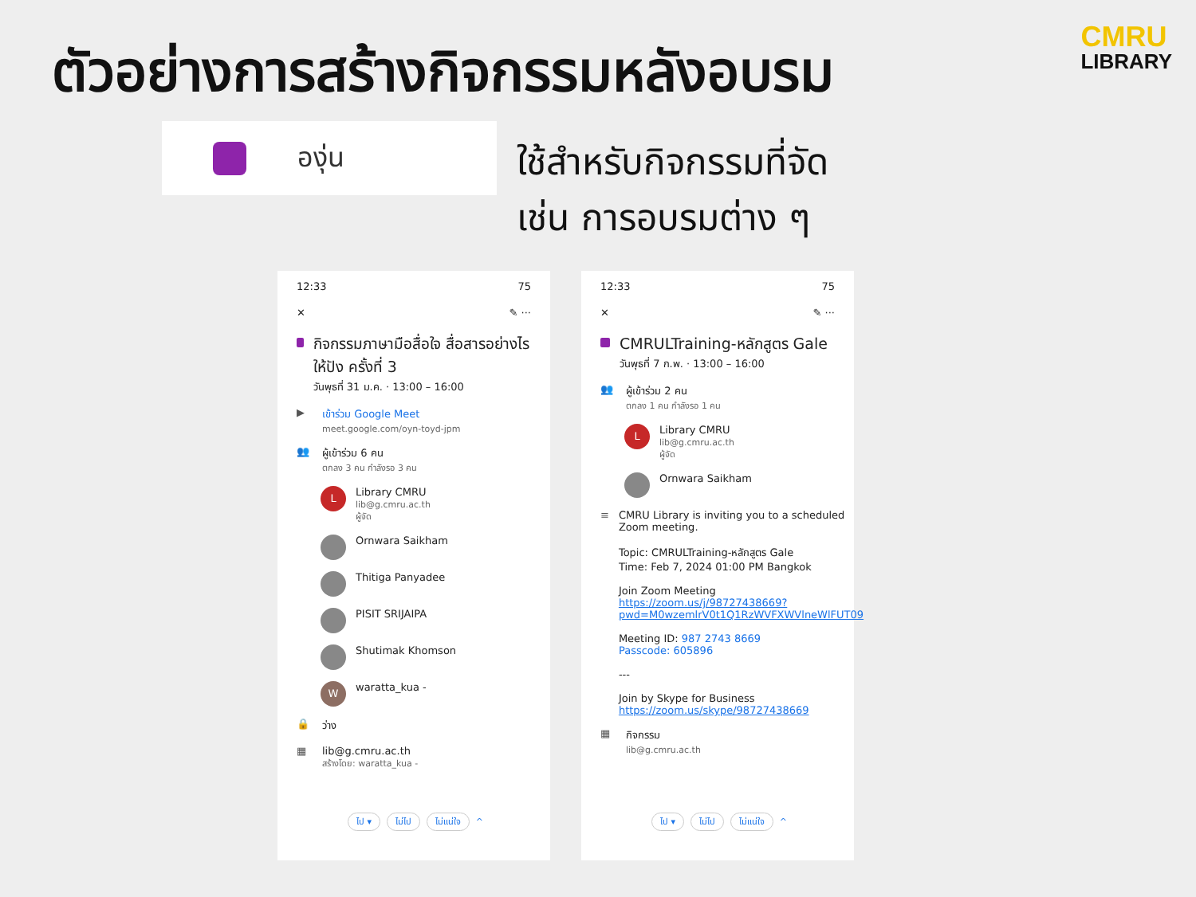ตัวอย่างการสร้างกิจกรรมหลังอบรม
CMRU
LIBRARY
องุ่น
ใช้สำหรับกิจกรรมที่จัด
เช่น การอบรมต่าง ๆ
12:33 75
✕ ✎ ···
กิจกรรมภาษามือสื่อใจ สื่อสารอย่างไรให้ปัง ครั้งที่ 3
วันพุธที่ 31 ม.ค. · 13:00 – 16:00
▶ เข้าร่วม Google Meet
meet.google.com/oyn-toyd-jpm
👥 ผู้เข้าร่วม 6 คน
ตกลง 3 คน กำลังรอ 3 คน
L
Library CMRU
lib@g.cmru.ac.th
ผู้จัด
Ornwara Saikham
Thitiga Panyadee
PISIT SRIJAIPA
Shutimak Khomson
W
waratta_kua -
🔒 ว่าง
▦ lib@g.cmru.ac.th
สร้างโดย: waratta_kua -
ไป ▾ ไม่ไป ไม่แน่ใจ ^
12:33 75
✕ ✎ ···
CMRULTraining-หลักสูตร Gale
วันพุธที่ 7 ก.พ. · 13:00 – 16:00
👥 ผู้เข้าร่วม 2 คน
ตกลง 1 คน กำลังรอ 1 คน
L
Library CMRU
lib@g.cmru.ac.th
ผู้จัด
Ornwara Saikham
≡ CMRU Library is inviting you to a scheduled Zoom meeting.
Topic: CMRULTraining-หลักสูตร Gale
Time: Feb 7, 2024 01:00 PM Bangkok
Join Zoom Meeting
https://zoom.us/j/98727438669?pwd=M0wzemlrV0t1Q1RzWVFXWVlneWlFUT09
Meeting ID: 987 2743 8669
Passcode: 605896
---
Join by Skype for Business
https://zoom.us/skype/98727438669
▦ กิจกรรม
lib@g.cmru.ac.th
ไป ▾ ไม่ไป ไม่แน่ใจ ^